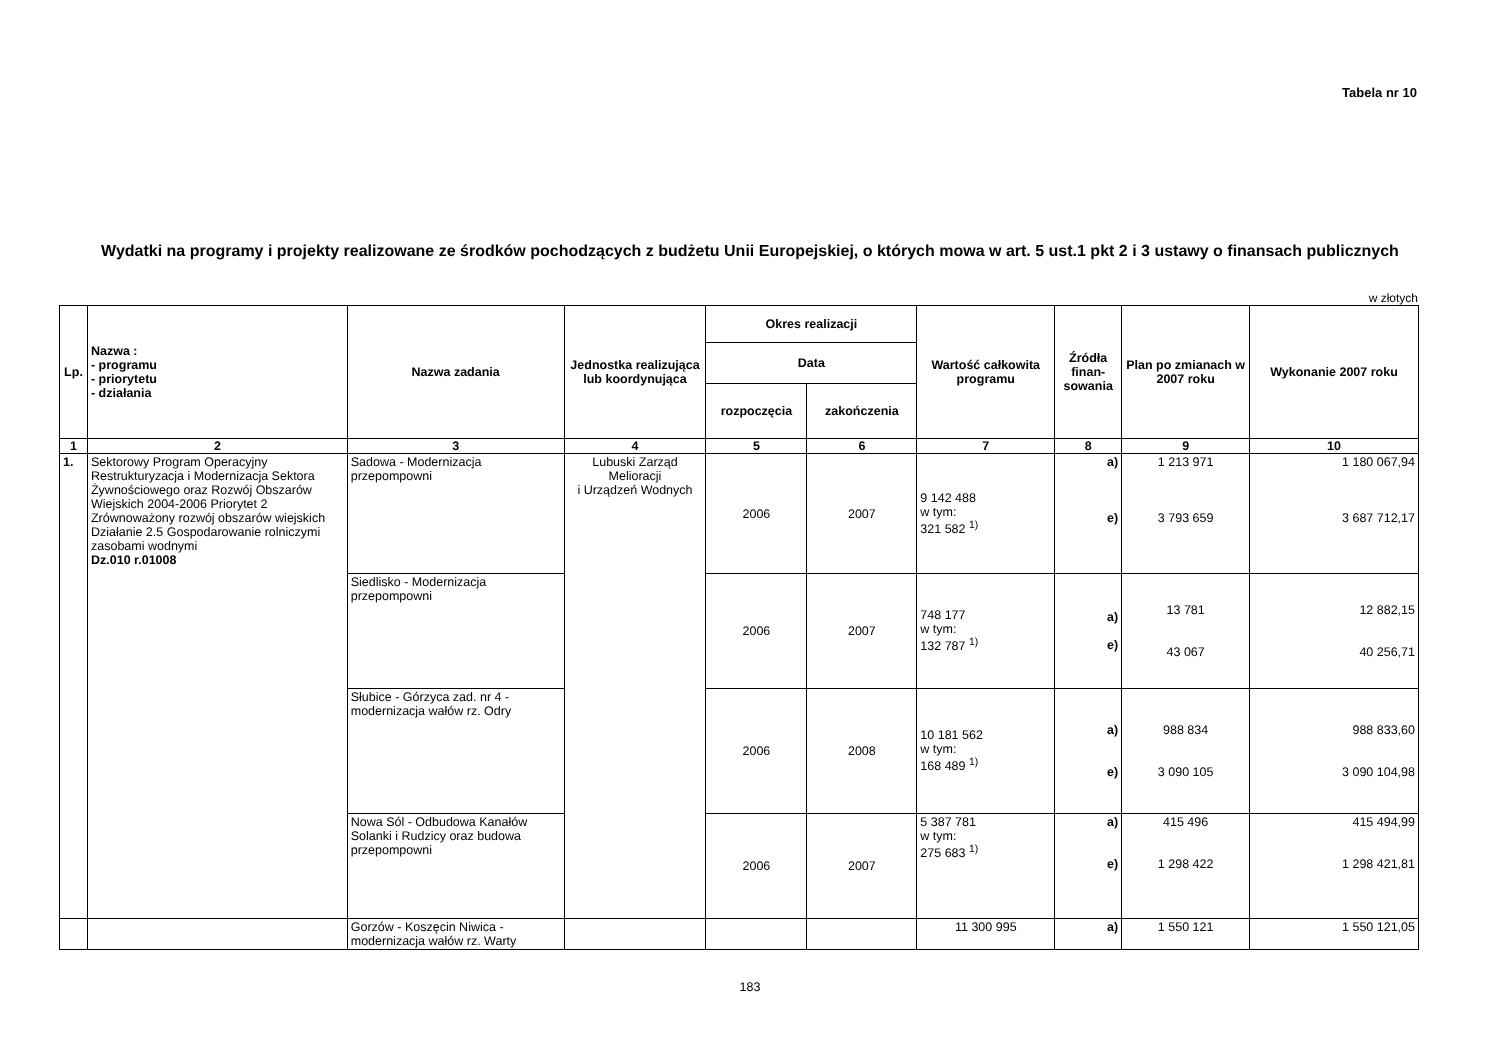Tabela nr 10
Wydatki na programy i projekty realizowane ze środków pochodzących z budżetu Unii Europejskiej, o których mowa w art. 5 ust.1 pkt 2 i 3 ustawy o finansach publicznych
w złotych
| Lp. | Nazwa : - programu - priorytetu - działania | Nazwa zadania | Jednostka realizująca lub koordynująca | Okres realizacji | | Wartość całkowita programu | Źródła finan-sowania | Plan po zmianach w 2007 roku | Wykonanie 2007 roku |
| --- | --- | --- | --- | --- | --- | --- | --- | --- | --- |
| | | | | Data | | | | | |
| | | | | rozpoczęcia | zakończenia | | | | |
| 1 | 2 | 3 | 4 | 5 | 6 | 7 | 8 | 9 | 10 |
| 1. | Sektorowy Program Operacyjny Restrukturyzacja i Modernizacja Sektora Żywnościowego oraz Rozwój Obszarów Wiejskich 2004-2006 Priorytet 2 Zrównoważony rozwój obszarów wiejskich Działanie 2.5 Gospodarowanie rolniczymi zasobami wodnymi Dz.010 r.01008 | Sadowa - Modernizacja przepompowni | Lubuski Zarząd Melioracji i Urządzeń Wodnych | 2006 | 2007 | 9 142 488 w tym: 321 582 <sup>1)</sup> | a) e) | 1 213 971 3 793 659 | 1 180 067,94 3 687 712,17 |
| | | Siedlisko - Modernizacja przepompowni | | 2006 | 2007 | 748 177 w tym: 132 787 <sup>1)</sup> | a) e) | 13 781 43 067 | 12 882,15 40 256,71 |
| | | Słubice - Górzyca zad. nr 4 - modernizacja wałów rz. Odry | | 2006 | 2008 | 10 181 562 w tym: 168 489 <sup>1)</sup> | a) e) | 988 834 3 090 105 | 988 833,60 3 090 104,98 |
| | | Nowa Sól - Odbudowa Kanałów Solanki i Rudzicy oraz budowa przepompowni | | 2006 | 2007 | 5 387 781 w tym: 275 683 <sup>1)</sup> | a) e) | 415 496 1 298 422 | 415 494,99 1 298 421,81 |
| | | Gorzów - Koszęcin Niwica - modernizacja wałów rz. Warty | | | | 11 300 995 | a) | 1 550 121 | 1 550 121,05 |
183